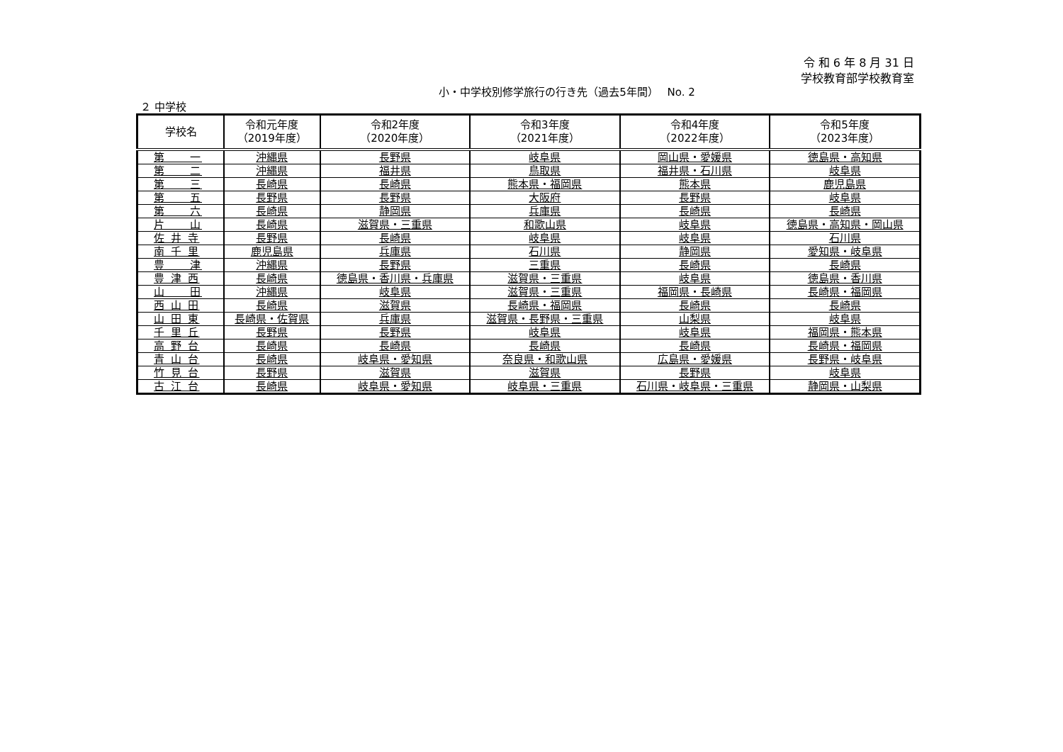令 和 6 年 8 月 31 日
学校教育部学校教育室
小・中学校別修学旅行の行き先（過去5年間）　 No. 2
２ 中学校
| 学校名 | 令和元年度 （2019年度） | 令和2年度 （2020年度） | 令和3年度 （2021年度） | 令和4年度 （2022年度） | 令和5年度 （2023年度） |
| --- | --- | --- | --- | --- | --- |
| 第 一 | 沖縄県 | 長野県 | 岐阜県 | 岡山県・愛媛県 | 徳島県・高知県 |
| 第 二 | 沖縄県 | 福井県 | 鳥取県 | 福井県・石川県 | 岐阜県 |
| 第 三 | 長崎県 | 長崎県 | 熊本県・福岡県 | 熊本県 | 鹿児島県 |
| 第 五 | 長野県 | 長野県 | 大阪府 | 長野県 | 岐阜県 |
| 第 六 | 長崎県 | 静岡県 | 兵庫県 | 長崎県 | 長崎県 |
| 片 山 | 長崎県 | 滋賀県・三重県 | 和歌山県 | 岐阜県 | 徳島県・高知県・岡山県 |
| 佐 井 寺 | 長野県 | 長崎県 | 岐阜県 | 岐阜県 | 石川県 |
| 南 千 里 | 鹿児島県 | 兵庫県 | 石川県 | 静岡県 | 愛知県・岐阜県 |
| 豊 津 | 沖縄県 | 長野県 | 三重県 | 長崎県 | 長崎県 |
| 豊 津 西 | 長崎県 | 徳島県・香川県・兵庫県 | 滋賀県・三重県 | 岐阜県 | 徳島県・香川県 |
| 山 田 | 沖縄県 | 岐阜県 | 滋賀県・三重県 | 福岡県・長崎県 | 長崎県・福岡県 |
| 西 山 田 | 長崎県 | 滋賀県 | 長崎県・福岡県 | 長崎県 | 長崎県 |
| 山 田 東 | 長崎県・佐賀県 | 兵庫県 | 滋賀県・長野県・三重県 | 山梨県 | 岐阜県 |
| 千 里 丘 | 長野県 | 長野県 | 岐阜県 | 岐阜県 | 福岡県・熊本県 |
| 高 野 台 | 長崎県 | 長崎県 | 長崎県 | 長崎県 | 長崎県・福岡県 |
| 青 山 台 | 長崎県 | 岐阜県・愛知県 | 奈良県・和歌山県 | 広島県・愛媛県 | 長野県・岐阜県 |
| 竹 見 台 | 長野県 | 滋賀県 | 滋賀県 | 長野県 | 岐阜県 |
| 古 江 台 | 長崎県 | 岐阜県・愛知県 | 岐阜県・三重県 | 石川県・岐阜県・三重県 | 静岡県・山梨県 |